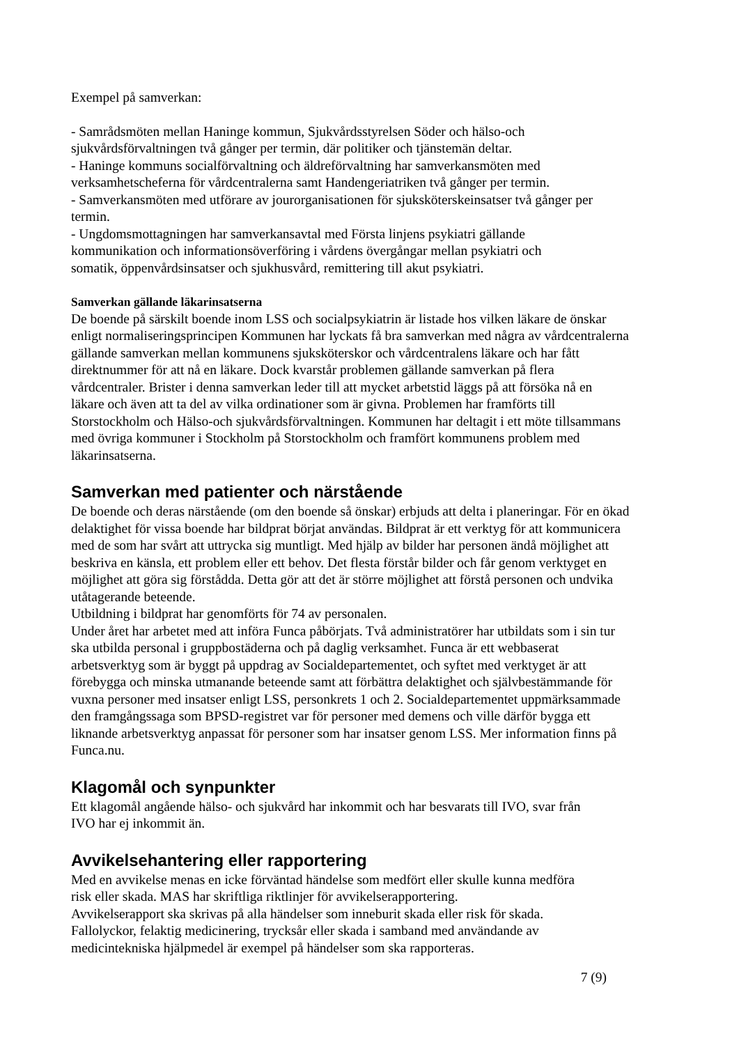Exempel på samverkan:
- Samrådsmöten mellan Haninge kommun, Sjukvårdsstyrelsen Söder och hälso-och
sjukvårdsförvaltningen två gånger per termin, där politiker och tjänstemän deltar.
- Haninge kommuns socialförvaltning och äldreförvaltning har samverkansmöten med
verksamhetscheferna för vårdcentralerna samt Handengeriatriken två gånger per termin.
- Samverkansmöten med utförare av jourorganisationen för sjuksköterskeinsatser två gånger per
termin.
- Ungdomsmottagningen har samverkansavtal med Första linjens psykiatri gällande
kommunikation och informationsöverföring i vårdens övergångar mellan psykiatri och
somatik, öppenvårdsinsatser och sjukhusvård, remittering till akut psykiatri.
Samverkan gällande läkarinsatserna
De boende på särskilt boende inom LSS och socialpsykiatrin är listade hos vilken läkare de önskar
enligt normaliseringsprincipen Kommunen har lyckats få bra samverkan med några av vårdcentralerna
gällande samverkan mellan kommunens sjuksköterskor och vårdcentralens läkare och har fått
direktnummer för att nå en läkare. Dock kvarstår problemen gällande samverkan på flera
vårdcentraler. Brister i denna samverkan leder till att mycket arbetstid läggs på att försöka nå en
läkare och även att ta del av vilka ordinationer som är givna. Problemen har framförts till
Storstockholm och Hälso-och sjukvårdsförvaltningen. Kommunen har deltagit i ett möte tillsammans
med övriga kommuner i Stockholm på Storstockholm och framfört kommunens problem med
läkarinsatserna.
Samverkan med patienter och närstående
De boende och deras närstående (om den boende så önskar) erbjuds att delta i planeringar. För en ökad
delaktighet för vissa boende har bildprat börjat användas. Bildprat är ett verktyg för att kommunicera
med de som har svårt att uttrycka sig muntligt. Med hjälp av bilder har personen ändå möjlighet att
beskriva en känsla, ett problem eller ett behov. Det flesta förstår bilder och får genom verktyget en
möjlighet att göra sig förstådda. Detta gör att det är större möjlighet att förstå personen och undvika
utåtagerande beteende.
Utbildning i bildprat har genomförts för 74 av personalen.
Under året har arbetet med att införa Funca påbörjats. Två administratörer har utbildats som i sin tur
ska utbilda personal i gruppbostäderna och på daglig verksamhet. Funca är ett webbaserat
arbetsverktyg som är byggt på uppdrag av Socialdepartementet, och syftet med verktyget är att
förebygga och minska utmanande beteende samt att förbättra delaktighet och självbestämmande för
vuxna personer med insatser enligt LSS, personkrets 1 och 2. Socialdepartementet uppmärksammade
den framgångssaga som BPSD-registret var för personer med demens och ville därför bygga ett
liknande arbetsverktyg anpassat för personer som har insatser genom LSS. Mer information finns på
Funca.nu.
Klagomål och synpunkter
Ett klagomål angående hälso- och sjukvård har inkommit och har besvarats till IVO, svar från
IVO har ej inkommit än.
Avvikelsehantering eller rapportering
Med en avvikelse menas en icke förväntad händelse som medfört eller skulle kunna medföra
risk eller skada. MAS har skriftliga riktlinjer för avvikelserapportering.
Avvikelserapport ska skrivas på alla händelser som inneburit skada eller risk för skada.
Fallolyckor, felaktig medicinering, trycksår eller skada i samband med användande av
medicintekniska hjälpmedel är exempel på händelser som ska rapporteras.
7 (9)